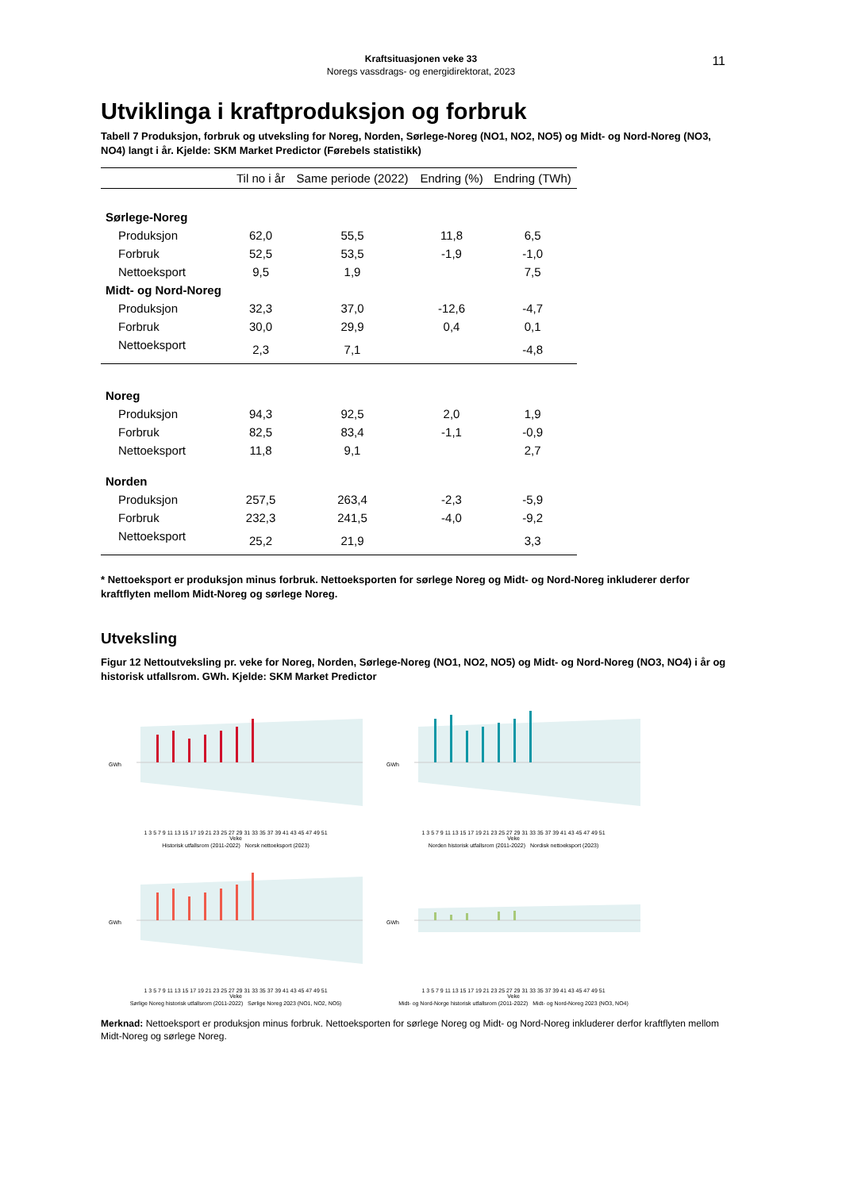Kraftsituasjonen veke 33
Noregs vassdrags- og energidirektorat, 2023
11
Utviklinga i kraftproduksjon og forbruk
Tabell 7 Produksjon, forbruk og utveksling for Noreg, Norden, Sørlege-Noreg (NO1, NO2, NO5) og Midt- og Nord-Noreg (NO3, NO4) langt i år. Kjelde: SKM Market Predictor (Førebels statistikk)
| | Til no i år | Same periode (2022) | Endring (%) | Endring (TWh) |
| --- | --- | --- | --- | --- |
| Sørlege-Noreg | | | | |
| Produksjon | 62,0 | 55,5 | 11,8 | 6,5 |
| Forbruk | 52,5 | 53,5 | -1,9 | -1,0 |
| Nettoeksport | 9,5 | 1,9 | | 7,5 |
| Midt- og Nord-Noreg | | | | |
| Produksjon | 32,3 | 37,0 | -12,6 | -4,7 |
| Forbruk | 30,0 | 29,9 | 0,4 | 0,1 |
| Nettoeksport | 2,3 | 7,1 | | -4,8 |
| Noreg | | | | |
| Produksjon | 94,3 | 92,5 | 2,0 | 1,9 |
| Forbruk | 82,5 | 83,4 | -1,1 | -0,9 |
| Nettoeksport | 11,8 | 9,1 | | 2,7 |
| Norden | | | | |
| Produksjon | 257,5 | 263,4 | -2,3 | -5,9 |
| Forbruk | 232,3 | 241,5 | -4,0 | -9,2 |
| Nettoeksport | 25,2 | 21,9 | | 3,3 |
* Nettoeksport er produksjon minus forbruk. Nettoeksporten for sørlege Noreg og Midt- og Nord-Noreg inkluderer derfor kraftflyten mellom Midt-Noreg og sørlege Noreg.
Utveksling
Figur 12 Nettoutveksling pr. veke for Noreg, Norden, Sørlege-Noreg (NO1, NO2, NO5) og Midt- og Nord-Noreg (NO3, NO4) i år og historisk utfallsrom. GWh. Kjelde: SKM Market Predictor
GWh
1 3 5 7 9 11 13 15 17 19 21 23 25 27 29 31 33 35 37 39 41 43 45 47 49 51
Veke
Historisk utfallsrom (2011-2022) Norsk nettoeksport (2023)
GWh
1 3 5 7 9 11 13 15 17 19 21 23 25 27 29 31 33 35 37 39 41 43 45 47 49 51
Veke
Norden historisk utfallsrom (2011-2022) Nordisk nettoeksport (2023)
GWh
1 3 5 7 9 11 13 15 17 19 21 23 25 27 29 31 33 35 37 39 41 43 45 47 49 51
Veke
Sørlige Noreg historisk utfallsrom (2011-2022) Sørlige Noreg 2023 (NO1, NO2, NO5)
GWh
1 3 5 7 9 11 13 15 17 19 21 23 25 27 29 31 33 35 37 39 41 43 45 47 49 51
Veke
Midt- og Nord-Norge historisk utfallsrom (2011-2022) Midt- og Nord-Noreg 2023 (NO3, NO4)
Merknad: Nettoeksport er produksjon minus forbruk. Nettoeksporten for sørlege Noreg og Midt- og Nord-Noreg inkluderer derfor kraftflyten mellom Midt-Noreg og sørlege Noreg.